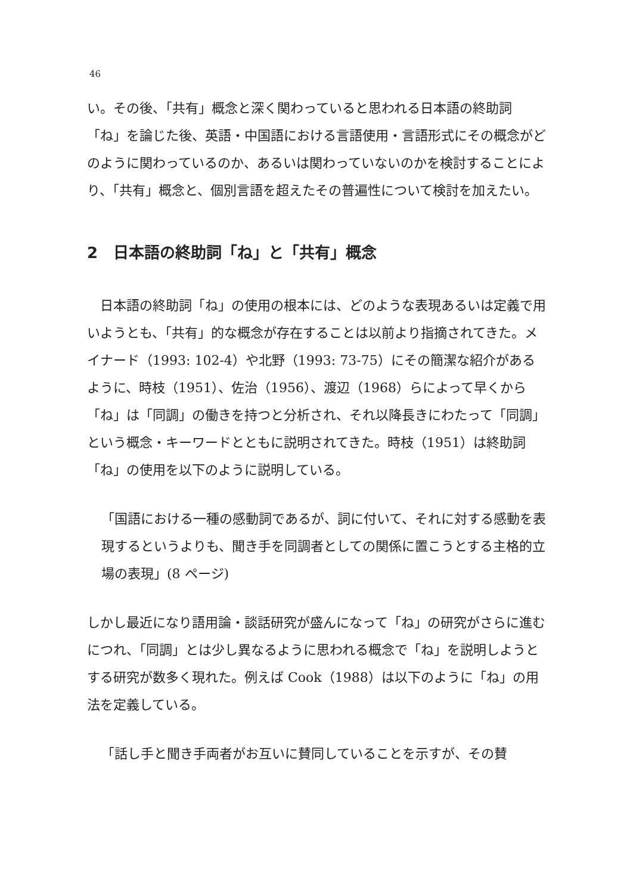46
い。その後、「共有」概念と深く関わっていると思われる日本語の終助詞「ね」を論じた後、英語・中国語における言語使用・言語形式にその概念がどのように関わっているのか、あるいは関わっていないのかを検討することにより、「共有」概念と、個別言語を超えたその普遍性について検討を加えたい。
2　日本語の終助詞「ね」と「共有」概念
　日本語の終助詞「ね」の使用の根本には、どのような表現あるいは定義で用いようとも、「共有」的な概念が存在することは以前より指摘されてきた。メイナード（1993: 102-4）や北野（1993: 73-75）にその簡潔な紹介があるように、時枝（1951）、佐治（1956）、渡辺（1968）らによって早くから「ね」は「同調」の働きを持つと分析され、それ以降長きにわたって「同調」という概念・キーワードとともに説明されてきた。時枝（1951）は終助詞「ね」の使用を以下のように説明している。
「国語における一種の感動詞であるが、詞に付いて、それに対する感動を表現するというよりも、聞き手を同調者としての関係に置こうとする主格的立場の表現」(8 ページ)
しかし最近になり語用論・談話研究が盛んになって「ね」の研究がさらに進むにつれ、「同調」とは少し異なるように思われる概念で「ね」を説明しようとする研究が数多く現れた。例えば Cook（1988）は以下のように「ね」の用法を定義している。
「話し手と聞き手両者がお互いに賛同していることを示すが、その賛